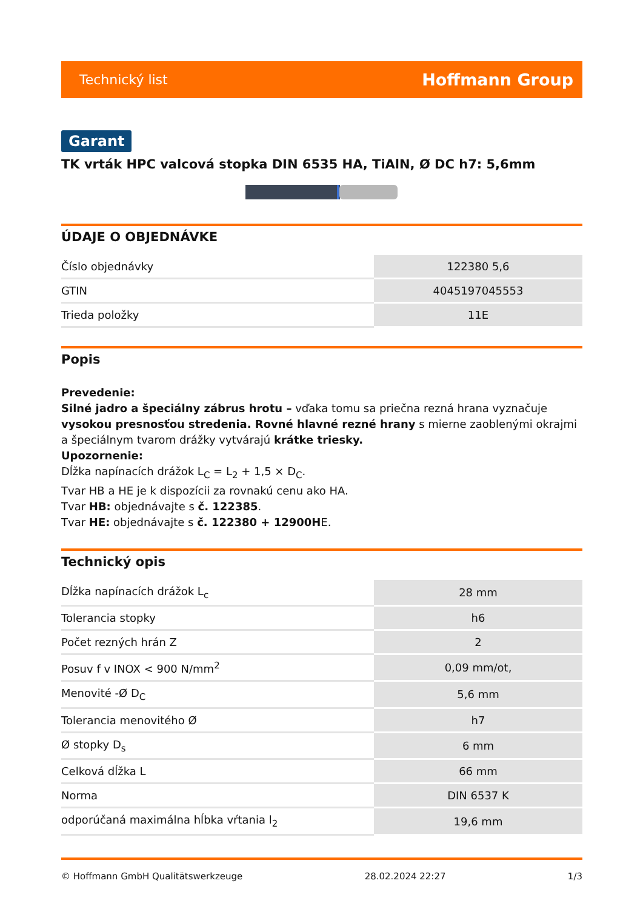Technický list Hoffmann Group
Garant
TK vrták HPC valcová stopka DIN 6535 HA, TiAlN, Ø DC h7: 5,6mm
ÚDAJE O OBJEDNÁVKE
| Číslo objednávky | 122380 5,6 |
| GTIN | 4045197045553 |
| Trieda položky | 11E |
Popis
Prevedenie:
Silné jadro a špeciálny zábrus hrotu – vďaka tomu sa priečna rezná hrana vyznačuje vysokou presnosťou stredenia. Rovné hlavné rezné hrany s mierne zaoblenými okrajmi a špeciálnym tvarom drážky vytvárajú krátke triesky.
Upozornenie:
Dĺžka napínacích drážok L<sub>C</sub> = L<sub>2</sub> + 1,5 × D<sub>C</sub>.
Tvar HB a HE je k dispozícii za rovnakú cenu ako HA.
Tvar HB: objednávajte s č. 122385.
Tvar HE: objednávajte s č. 122380 + 12900HE.
Technický opis
| Dĺžka napínacích drážok L<sub>c</sub> | 28 mm |
| Tolerancia stopky | h6 |
| Počet rezných hrán Z | 2 |
| Posuv f v INOX < 900 N/mm<sup>2</sup> | 0,09 mm/ot, |
| Menovité -Ø D<sub>C</sub> | 5,6 mm |
| Tolerancia menovitého Ø | h7 |
| Ø stopky D<sub>s</sub> | 6 mm |
| Celková dĺžka L | 66 mm |
| Norma | DIN 6537 K |
| odporúčaná maximálna hĺbka vŕtania l<sub>2</sub> | 19,6 mm |
© Hoffmann GmbH Qualitätswerkzeuge 28.02.2024 22:27 1/3